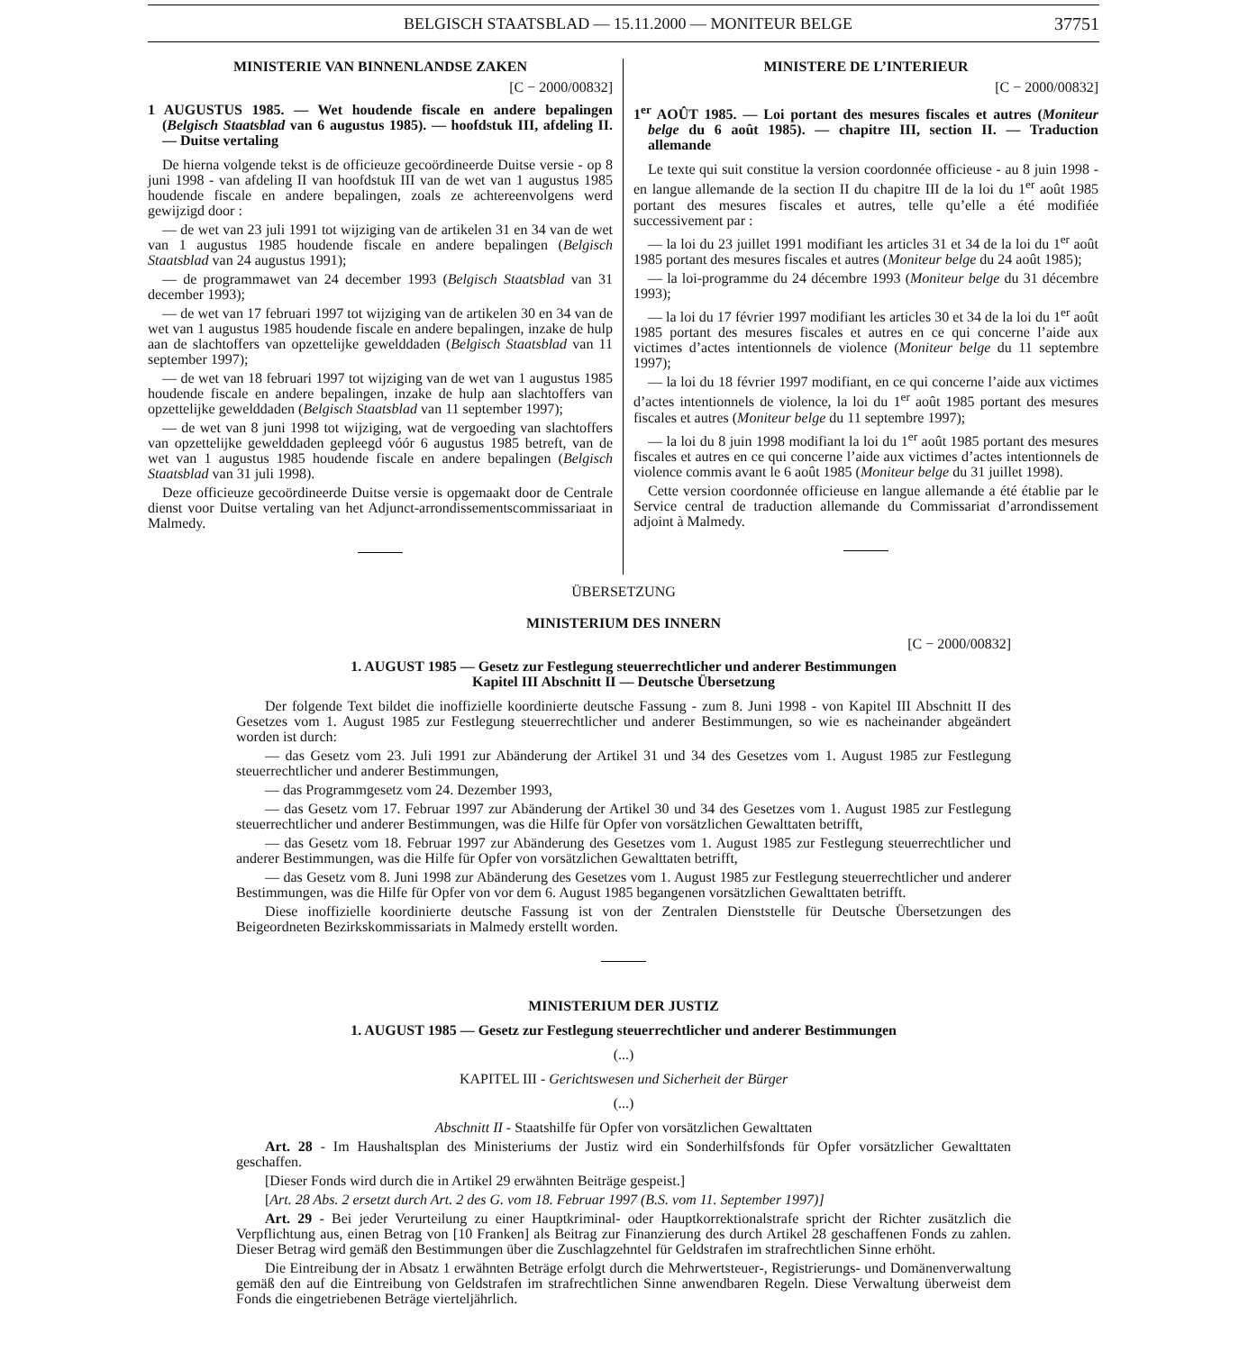BELGISCH STAATSBLAD — 15.11.2000 — MONITEUR BELGE 37751
MINISTERIE VAN BINNENLANDSE ZAKEN
[C − 2000/00832]
1 AUGUSTUS 1985. — Wet houdende fiscale en andere bepalingen (Belgisch Staatsblad van 6 augustus 1985). — hoofdstuk III, afdeling II. — Duitse vertaling
De hierna volgende tekst is de officieuze gecoördineerde Duitse versie - op 8 juni 1998 - van afdeling II van hoofdstuk III van de wet van 1 augustus 1985 houdende fiscale en andere bepalingen, zoals ze achtereenvolgens werd gewijzigd door :
— de wet van 23 juli 1991 tot wijziging van de artikelen 31 en 34 van de wet van 1 augustus 1985 houdende fiscale en andere bepalingen (Belgisch Staatsblad van 24 augustus 1991);
— de programmawet van 24 december 1993 (Belgisch Staatsblad van 31 december 1993);
— de wet van 17 februari 1997 tot wijziging van de artikelen 30 en 34 van de wet van 1 augustus 1985 houdende fiscale en andere bepalingen, inzake de hulp aan de slachtoffers van opzettelijke gewelddaden (Belgisch Staatsblad van 11 september 1997);
— de wet van 18 februari 1997 tot wijziging van de wet van 1 augustus 1985 houdende fiscale en andere bepalingen, inzake de hulp aan slachtoffers van opzettelijke gewelddaden (Belgisch Staatsblad van 11 september 1997);
— de wet van 8 juni 1998 tot wijziging, wat de vergoeding van slachtoffers van opzettelijke gewelddaden gepleegd vóór 6 augustus 1985 betreft, van de wet van 1 augustus 1985 houdende fiscale en andere bepalingen (Belgisch Staatsblad van 31 juli 1998).
Deze officieuze gecoördineerde Duitse versie is opgemaakt door de Centrale dienst voor Duitse vertaling van het Adjunct-arrondissementscommissariaat in Malmedy.
MINISTERE DE L’INTERIEUR
[C − 2000/00832]
1<sup>er</sup> AOÛT 1985. — Loi portant des mesures fiscales et autres (Moniteur belge du 6 août 1985). — chapitre III, section II. — Traduction allemande
Le texte qui suit constitue la version coordonnée officieuse - au 8 juin 1998 - en langue allemande de la section II du chapitre III de la loi du 1<sup>er</sup> août 1985 portant des mesures fiscales et autres, telle qu’elle a été modifiée successivement par :
— la loi du 23 juillet 1991 modifiant les articles 31 et 34 de la loi du 1<sup>er</sup> août 1985 portant des mesures fiscales et autres (Moniteur belge du 24 août 1985);
— la loi-programme du 24 décembre 1993 (Moniteur belge du 31 décembre 1993);
— la loi du 17 février 1997 modifiant les articles 30 et 34 de la loi du 1<sup>er</sup> août 1985 portant des mesures fiscales et autres en ce qui concerne l’aide aux victimes d’actes intentionnels de violence (Moniteur belge du 11 septembre 1997);
— la loi du 18 février 1997 modifiant, en ce qui concerne l’aide aux victimes d’actes intentionnels de violence, la loi du 1<sup>er</sup> août 1985 portant des mesures fiscales et autres (Moniteur belge du 11 septembre 1997);
— la loi du 8 juin 1998 modifiant la loi du 1<sup>er</sup> août 1985 portant des mesures fiscales et autres en ce qui concerne l’aide aux victimes d’actes intentionnels de violence commis avant le 6 août 1985 (Moniteur belge du 31 juillet 1998).
Cette version coordonnée officieuse en langue allemande a été établie par le Service central de traduction allemande du Commissariat d’arrondissement adjoint à Malmedy.
ÜBERSETZUNG
MINISTERIUM DES INNERN
[C − 2000/00832]
1. AUGUST 1985 — Gesetz zur Festlegung steuerrechtlicher und anderer Bestimmungen
Kapitel III Abschnitt II — Deutsche Übersetzung
Der folgende Text bildet die inoffizielle koordinierte deutsche Fassung - zum 8. Juni 1998 - von Kapitel III Abschnitt II des Gesetzes vom 1. August 1985 zur Festlegung steuerrechtlicher und anderer Bestimmungen, so wie es nacheinander abgeändert worden ist durch:
— das Gesetz vom 23. Juli 1991 zur Abänderung der Artikel 31 und 34 des Gesetzes vom 1. August 1985 zur Festlegung steuerrechtlicher und anderer Bestimmungen,
— das Programmgesetz vom 24. Dezember 1993,
— das Gesetz vom 17. Februar 1997 zur Abänderung der Artikel 30 und 34 des Gesetzes vom 1. August 1985 zur Festlegung steuerrechtlicher und anderer Bestimmungen, was die Hilfe für Opfer von vorsätzlichen Gewalttaten betrifft,
— das Gesetz vom 18. Februar 1997 zur Abänderung des Gesetzes vom 1. August 1985 zur Festlegung steuerrechtlicher und anderer Bestimmungen, was die Hilfe für Opfer von vorsätzlichen Gewalttaten betrifft,
— das Gesetz vom 8. Juni 1998 zur Abänderung des Gesetzes vom 1. August 1985 zur Festlegung steuerrechtlicher und anderer Bestimmungen, was die Hilfe für Opfer von vor dem 6. August 1985 begangenen vorsätzlichen Gewalttaten betrifft.
Diese inoffizielle koordinierte deutsche Fassung ist von der Zentralen Dienststelle für Deutsche Übersetzungen des Beigeordneten Bezirkskommissariats in Malmedy erstellt worden.
MINISTERIUM DER JUSTIZ
1. AUGUST 1985 — Gesetz zur Festlegung steuerrechtlicher und anderer Bestimmungen
(...)
KAPITEL III - Gerichtswesen und Sicherheit der Bürger
(...)
Abschnitt II - Staatshilfe für Opfer von vorsätzlichen Gewalttaten
Art. 28 - Im Haushaltsplan des Ministeriums der Justiz wird ein Sonderhilfsfonds für Opfer vorsätzlicher Gewalttaten geschaffen.
[Dieser Fonds wird durch die in Artikel 29 erwähnten Beiträge gespeist.]
[Art. 28 Abs. 2 ersetzt durch Art. 2 des G. vom 18. Februar 1997 (B.S. vom 11. September 1997)]
Art. 29 - Bei jeder Verurteilung zu einer Hauptkriminal- oder Hauptkorrektionalstrafe spricht der Richter zusätzlich die Verpflichtung aus, einen Betrag von [10 Franken] als Beitrag zur Finanzierung des durch Artikel 28 geschaffenen Fonds zu zahlen. Dieser Betrag wird gemäß den Bestimmungen über die Zuschlagzehntel für Geldstrafen im strafrechtlichen Sinne erhöht.
Die Eintreibung der in Absatz 1 erwähnten Beträge erfolgt durch die Mehrwertsteuer-, Registrierungs- und Domänenverwaltung gemäß den auf die Eintreibung von Geldstrafen im strafrechtlichen Sinne anwendbaren Regeln. Diese Verwaltung überweist dem Fonds die eingetriebenen Beträge vierteljährlich.